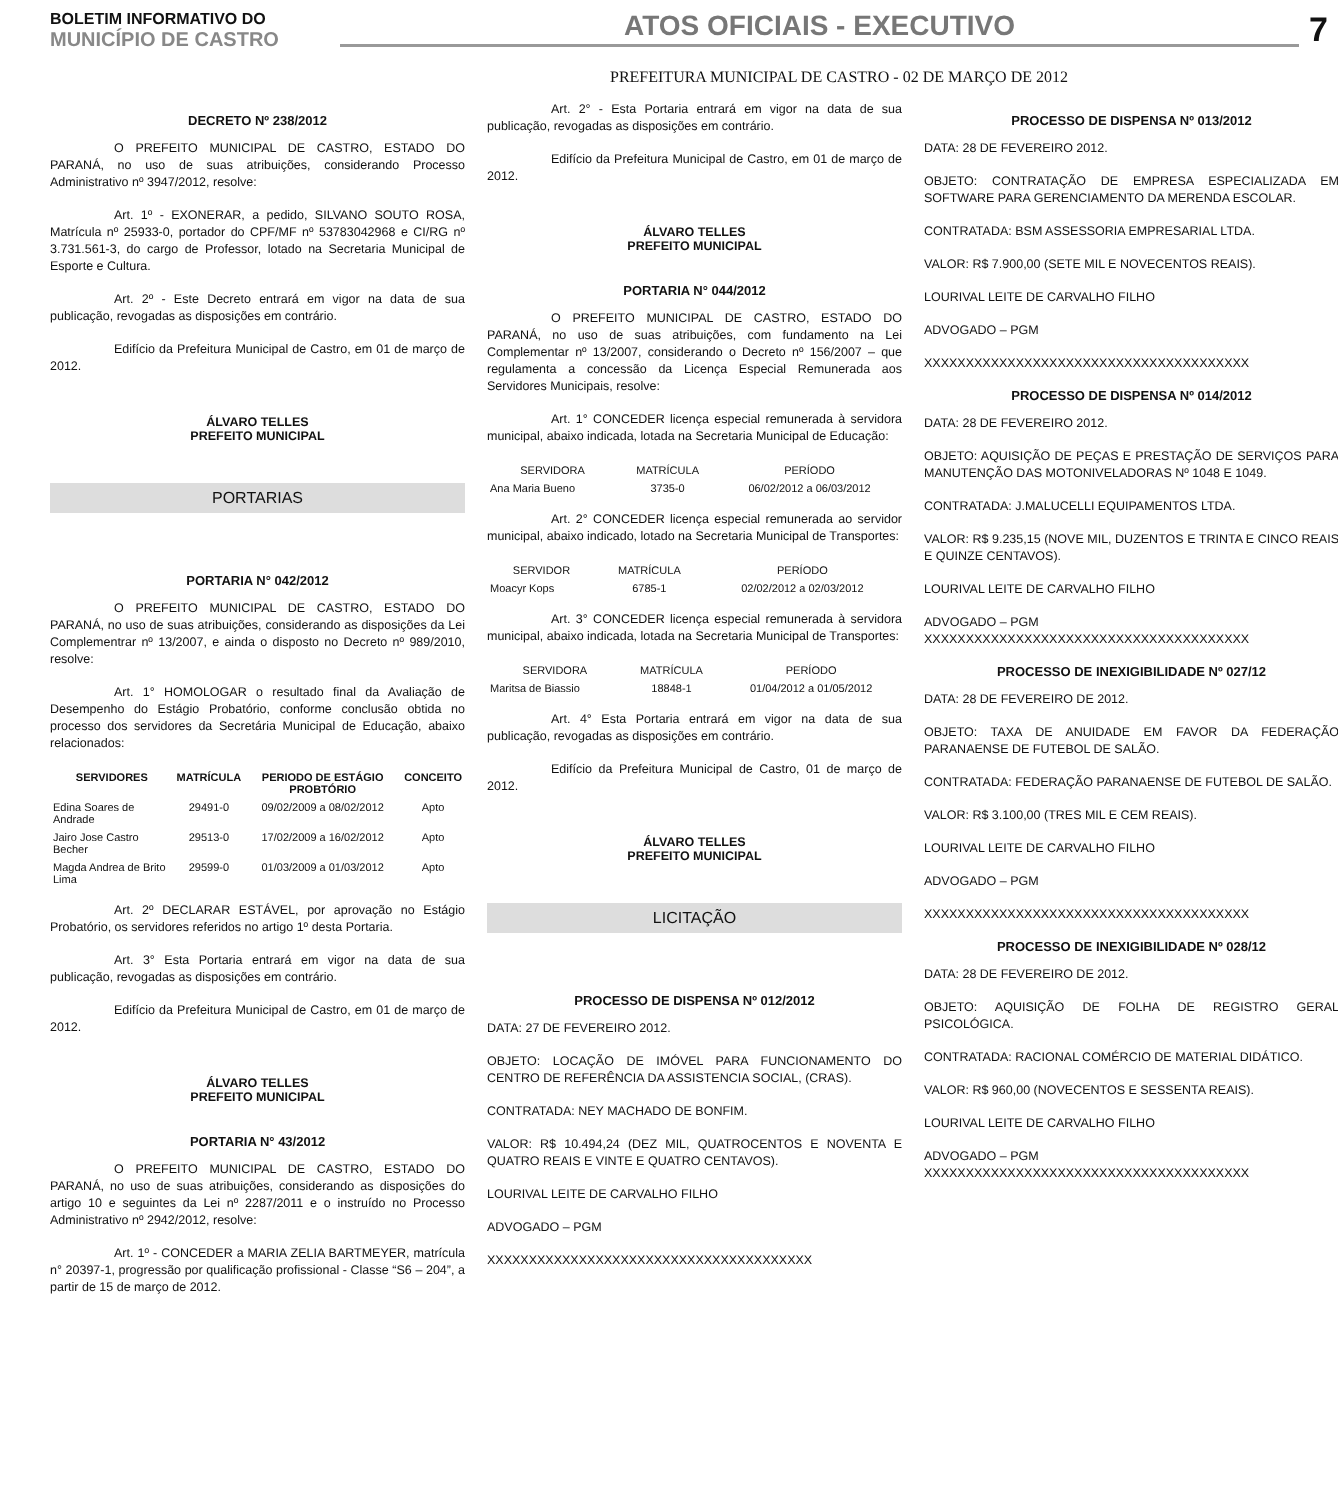BOLETIM INFORMATIVO DO
MUNICÍPIO DE CASTRO
ATOS OFICIAIS - EXECUTIVO
7
PREFEITURA MUNICIPAL DE CASTRO - 02 DE MARÇO DE 2012
DECRETO Nº 238/2012
O PREFEITO MUNICIPAL DE CASTRO, ESTADO DO PARANÁ, no uso de suas atribuições, considerando Processo Administrativo nº 3947/2012, resolve:
Art. 1º - EXONERAR, a pedido, SILVANO SOUTO ROSA, Matrícula nº 25933-0, portador do CPF/MF nº 53783042968 e CI/RG nº 3.731.561-3, do cargo de Professor, lotado na Secretaria Municipal de Esporte e Cultura.
Art. 2º - Este Decreto entrará em vigor na data de sua publicação, revogadas as disposições em contrário.
Edifício da Prefeitura Municipal de Castro, em 01 de março de 2012.
ÁLVARO TELLES
PREFEITO MUNICIPAL
PORTARIAS
PORTARIA N° 042/2012
O PREFEITO MUNICIPAL DE CASTRO, ESTADO DO PARANÁ, no uso de suas atribuições, considerando as disposições da Lei Complementrar nº 13/2007, e ainda o disposto no Decreto nº 989/2010, resolve:
Art. 1° HOMOLOGAR o resultado final da Avaliação de Desempenho do Estágio Probatório, conforme conclusão obtida no processo dos servidores da Secretária Municipal de Educação, abaixo relacionados:
| SERVIDORES | MATRÍCULA | PERIODO DE ESTÁGIO PROBTÓRIO | CONCEITO |
| --- | --- | --- | --- |
| Edina Soares de Andrade | 29491-0 | 09/02/2009 a 08/02/2012 | Apto |
| Jairo Jose Castro Becher | 29513-0 | 17/02/2009 a 16/02/2012 | Apto |
| Magda Andrea de Brito Lima | 29599-0 | 01/03/2009 a 01/03/2012 | Apto |
Art. 2º DECLARAR ESTÁVEL, por aprovação no Estágio Probatório, os servidores referidos no artigo 1º desta Portaria.
Art. 3° Esta Portaria entrará em vigor na data de sua publicação, revogadas as disposições em contrário.
Edifício da Prefeitura Municipal de Castro, em 01 de março de 2012.
ÁLVARO TELLES
PREFEITO MUNICIPAL
PORTARIA N° 43/2012
O PREFEITO MUNICIPAL DE CASTRO, ESTADO DO PARANÁ, no uso de suas atribuições, considerando as disposições do artigo 10 e seguintes da Lei nº 2287/2011 e o instruído no Processo Administrativo nº 2942/2012, resolve:
Art. 1º - CONCEDER a MARIA ZELIA BARTMEYER, matrícula n° 20397-1, progressão por qualificação profissional - Classe “S6 – 204”, a partir de 15 de março de 2012.
Art. 2° - Esta Portaria entrará em vigor na data de sua publicação, revogadas as disposições em contrário.
Edifício da Prefeitura Municipal de Castro, em 01 de março de 2012.
ÁLVARO TELLES
PREFEITO MUNICIPAL
PORTARIA N° 044/2012
O PREFEITO MUNICIPAL DE CASTRO, ESTADO DO PARANÁ, no uso de suas atribuições, com fundamento na Lei Complementar nº 13/2007, considerando o Decreto nº 156/2007 – que regulamenta a concessão da Licença Especial Remunerada aos Servidores Municipais, resolve:
Art. 1° CONCEDER licença especial remunerada à servidora municipal, abaixo indicada, lotada na Secretaria Municipal de Educação:
| SERVIDORA | MATRÍCULA | PERÍODO |
| --- | --- | --- |
| Ana Maria Bueno | 3735-0 | 06/02/2012 a 06/03/2012 |
Art. 2° CONCEDER licença especial remunerada ao servidor municipal, abaixo indicado, lotado na Secretaria Municipal de Transportes:
| SERVIDOR | MATRÍCULA | PERÍODO |
| --- | --- | --- |
| Moacyr Kops | 6785-1 | 02/02/2012 a 02/03/2012 |
Art. 3° CONCEDER licença especial remunerada à servidora municipal, abaixo indicada, lotada na Secretaria Municipal de Transportes:
| SERVIDORA | MATRÍCULA | PERÍODO |
| --- | --- | --- |
| Maritsa de Biassio | 18848-1 | 01/04/2012 a 01/05/2012 |
Art. 4° Esta Portaria entrará em vigor na data de sua publicação, revogadas as disposições em contrário.
Edifício da Prefeitura Municipal de Castro, 01 de março de 2012.
ÁLVARO TELLES
PREFEITO MUNICIPAL
LICITAÇÃO
PROCESSO DE DISPENSA Nº 012/2012
DATA: 27 DE FEVEREIRO 2012.
OBJETO: LOCAÇÃO DE IMÓVEL PARA FUNCIONAMENTO DO CENTRO DE REFERÊNCIA DA ASSISTENCIA SOCIAL, (CRAS).
CONTRATADA: NEY MACHADO DE BONFIM.
VALOR: R$ 10.494,24 (DEZ MIL, QUATROCENTOS E NOVENTA E QUATRO REAIS E VINTE E QUATRO CENTAVOS).
LOURIVAL LEITE DE CARVALHO FILHO
ADVOGADO – PGM
XXXXXXXXXXXXXXXXXXXXXXXXXXXXXXXXXXXXXXX
PROCESSO DE DISPENSA Nº 013/2012
DATA: 28 DE FEVEREIRO 2012.
OBJETO: CONTRATAÇÃO DE EMPRESA ESPECIALIZADA EM SOFTWARE PARA GERENCIAMENTO DA MERENDA ESCOLAR.
CONTRATADA: BSM ASSESSORIA EMPRESARIAL LTDA.
VALOR: R$ 7.900,00 (SETE MIL E NOVECENTOS REAIS).
LOURIVAL LEITE DE CARVALHO FILHO
ADVOGADO – PGM
XXXXXXXXXXXXXXXXXXXXXXXXXXXXXXXXXXXXXXX
PROCESSO DE DISPENSA Nº 014/2012
DATA: 28 DE FEVEREIRO 2012.
OBJETO: AQUISIÇÃO DE PEÇAS E PRESTAÇÃO DE SERVIÇOS PARA MANUTENÇÃO DAS MOTONIVELADORAS Nº 1048 E 1049.
CONTRATADA: J.MALUCELLI EQUIPAMENTOS LTDA.
VALOR: R$ 9.235,15 (NOVE MIL, DUZENTOS E TRINTA E CINCO REAIS E QUINZE CENTAVOS).
LOURIVAL LEITE DE CARVALHO FILHO
ADVOGADO – PGM
XXXXXXXXXXXXXXXXXXXXXXXXXXXXXXXXXXXXXXX
PROCESSO DE INEXIGIBILIDADE Nº 027/12
DATA: 28 DE FEVEREIRO DE 2012.
OBJETO: TAXA DE ANUIDADE EM FAVOR DA FEDERAÇÃO PARANAENSE DE FUTEBOL DE SALÃO.
CONTRATADA: FEDERAÇÃO PARANAENSE DE FUTEBOL DE SALÃO.
VALOR: R$ 3.100,00 (TRES MIL E CEM REAIS).
LOURIVAL LEITE DE CARVALHO FILHO
ADVOGADO – PGM
XXXXXXXXXXXXXXXXXXXXXXXXXXXXXXXXXXXXXXX
PROCESSO DE INEXIGIBILIDADE Nº 028/12
DATA: 28 DE FEVEREIRO DE 2012.
OBJETO: AQUISIÇÃO DE FOLHA DE REGISTRO GERAL PSICOLÓGICA.
CONTRATADA: RACIONAL COMÉRCIO DE MATERIAL DIDÁTICO.
VALOR: R$ 960,00 (NOVECENTOS E SESSENTA REAIS).
LOURIVAL LEITE DE CARVALHO FILHO
ADVOGADO – PGM
XXXXXXXXXXXXXXXXXXXXXXXXXXXXXXXXXXXXXXX